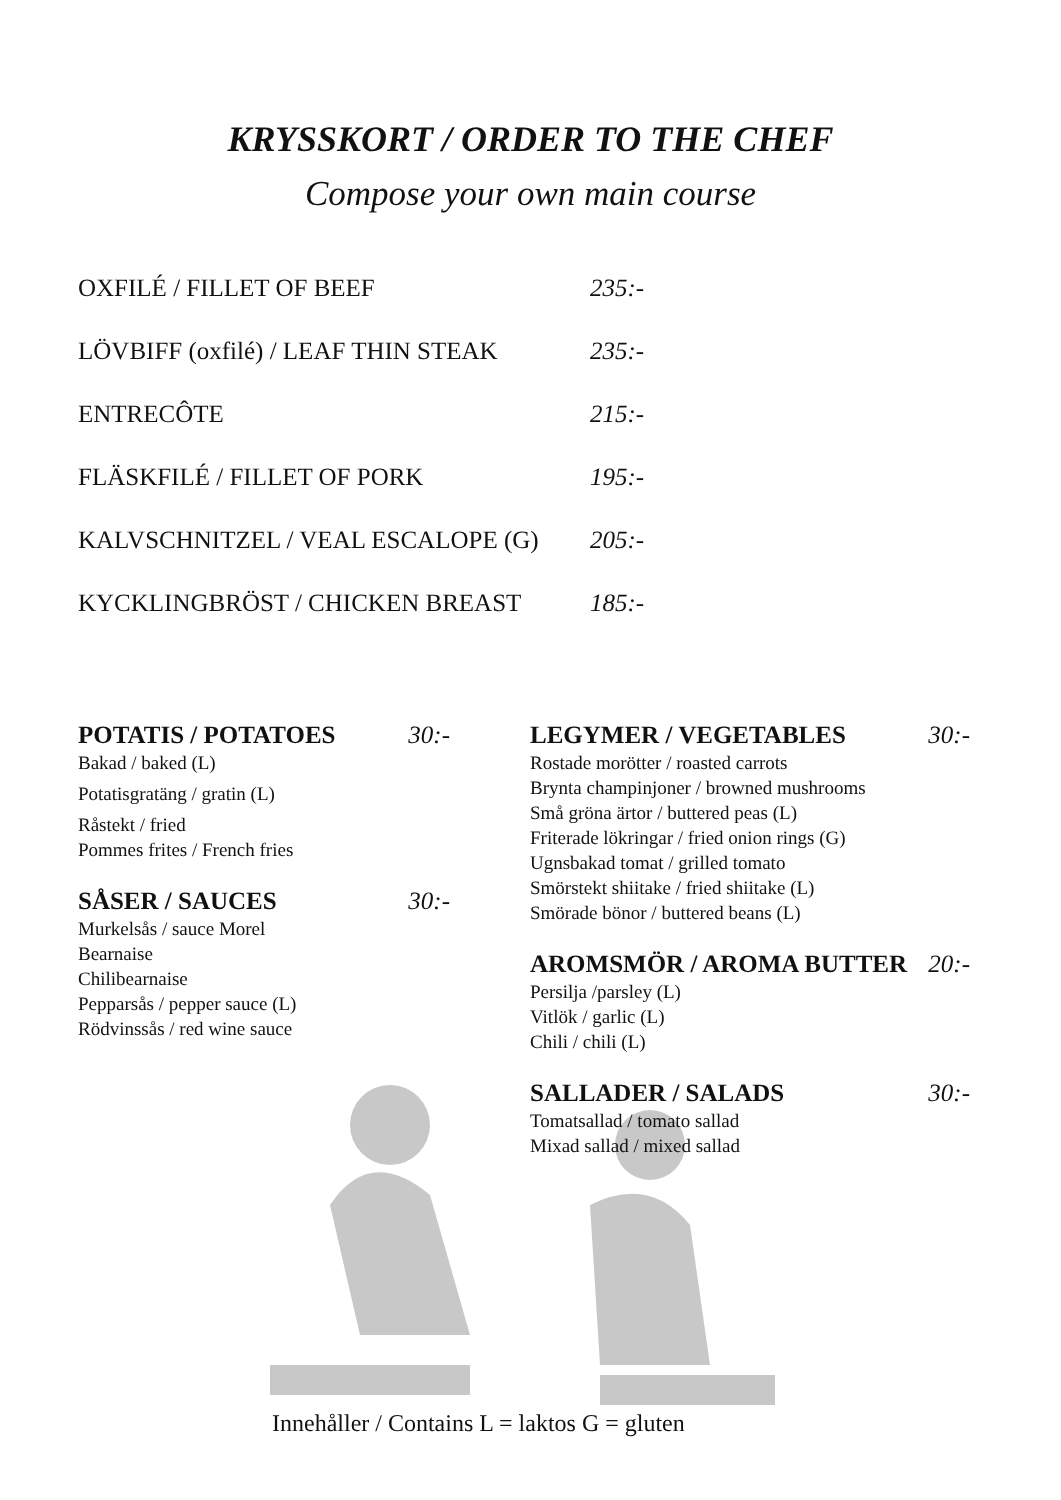KRYSSKORT / ORDER TO THE CHEF
Compose your own main course
OXFILÉ / FILLET OF BEEF 235:-
LÖVBIFF (oxfilé) / LEAF THIN STEAK 235:-
ENTRECÔTE 215:-
FLÄSKFILÉ / FILLET OF PORK 195:-
KALVSCHNITZEL / VEAL ESCALOPE (G) 205:-
KYCKLINGBRÖST / CHICKEN BREAST 185:-
POTATIS / POTATOES 30:-
Bakad / baked (L)
Potatisgratäng / gratin (L)
Råstekt / fried
Pommes frites / French fries
SÅSER / SAUCES 30:-
Murkelsås / sauce Morel
Bearnaise
Chilibearnaise
Pepparsås / pepper sauce (L)
Rödvinssås / red wine sauce
LEGYMER / VEGETABLES 30:-
Rostade morötter / roasted carrots
Brynta champinjoner / browned mushrooms
Små gröna ärtor / buttered peas (L)
Friterade lökringar / fried onion rings (G)
Ugnsbakad tomat / grilled tomato
Smörstekt shiitake / fried shiitake (L)
Smörade bönor / buttered beans (L)
AROMSMÖR / AROMA BUTTER 20:-
Persilja /parsley (L)
Vitlök / garlic (L)
Chili / chili (L)
SALLADER / SALADS 30:-
Tomatsallad / tomato sallad
Mixad sallad / mixed sallad
Innehåller / Contains L = laktos G = gluten